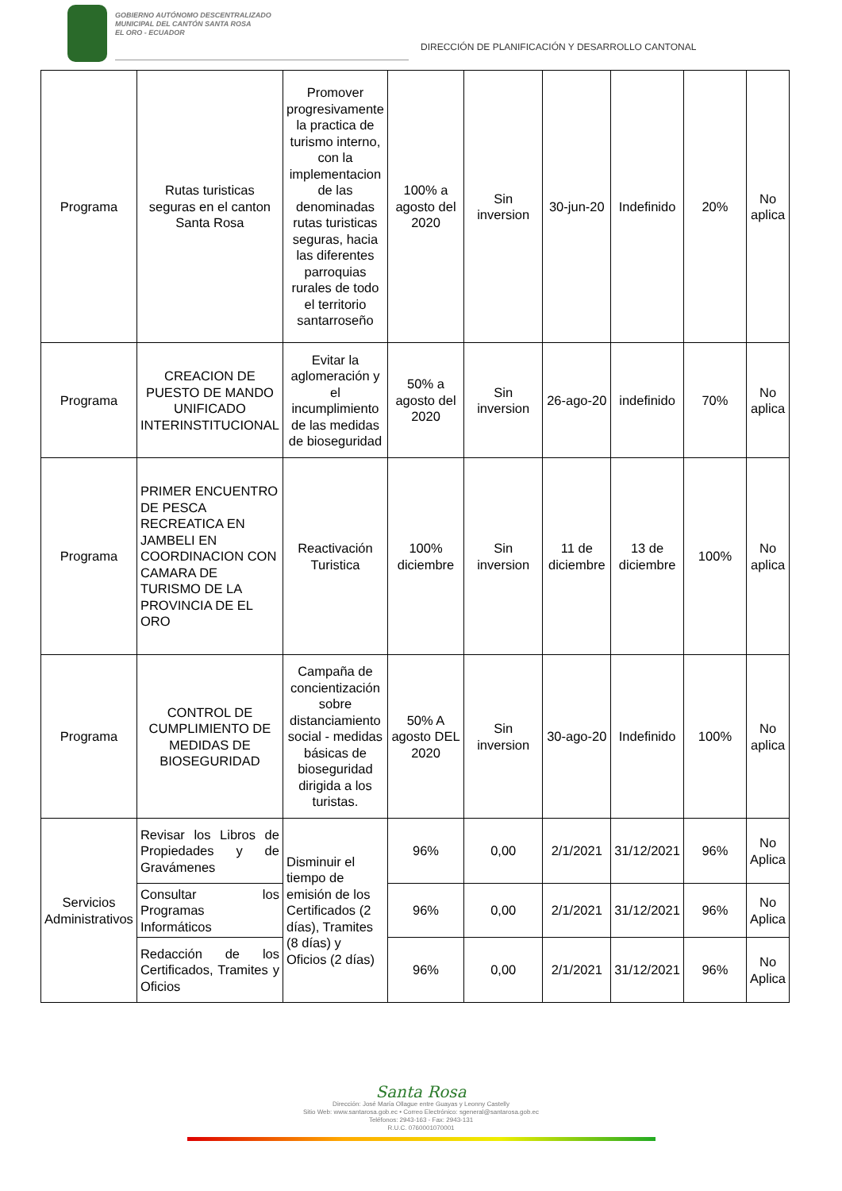GOBIERNO AUTÓNOMO DESCENTRALIZADO
MUNICIPAL DEL CANTÓN SANTA ROSA
EL ORO - ECUADOR
DIRECCIÓN DE PLANIFICACIÓN Y DESARROLLO CANTONAL
| Programa | Rutas turisticas seguras en el canton Santa Rosa | Promover progresivamente la practica de turismo interno, con la implementacion de las denominadas rutas turisticas seguras, hacia las diferentes parroquias rurales de todo el territorio santarroseño | 100% a agosto del 2020 | Sin inversion | 30-jun-20 | Indefinido | 20% | No aplica |
| Programa | CREACION DE PUESTO DE MANDO UNIFICADO INTERINSTITUCIONAL | Evitar la aglomeración y el incumplimiento de las medidas de bioseguridad | 50% a agosto del 2020 | Sin inversion | 26-ago-20 | indefinido | 70% | No aplica |
| Programa | PRIMER ENCUENTRO DE PESCA RECREATICA EN JAMBELI EN COORDINACION CON CAMARA DE TURISMO DE LA PROVINCIA DE EL ORO | Reactivación Turistica | 100% diciembre | Sin inversion | 11 de diciembre | 13 de diciembre | 100% | No aplica |
| Programa | CONTROL DE CUMPLIMIENTO DE MEDIDAS DE BIOSEGURIDAD | Campaña de concientización sobre distanciamiento social - medidas básicas de bioseguridad dirigida a los turistas. | 50% A agosto DEL 2020 | Sin inversion | 30-ago-20 | Indefinido | 100% | No aplica |
| Servicios Administrativos | Revisar los Libros de Propiedades y de Gravámenes | Disminuir el tiempo de emisión de los Certificados (2 días), Tramites (8 días) y Oficios (2 días) | 96% | 0,00 | 2/1/2021 | 31/12/2021 | 96% | No Aplica |
| | Consultar los Programas Informáticos | | 96% | 0,00 | 2/1/2021 | 31/12/2021 | 96% | No Aplica |
| | Redacción de los Certificados, Tramites y Oficios | | 96% | 0,00 | 2/1/2021 | 31/12/2021 | 96% | No Aplica |
Santa Rosa
Dirección: José María Ollague entre Guayas y Leonny Castelly
Sitio Web: www.santarosa.gob.ec • Correo Electrónico: sgeneral@santarosa.gob.ec
Teléfonos: 2943-163 - Fax: 2943-131
R.U.C. 0760001070001